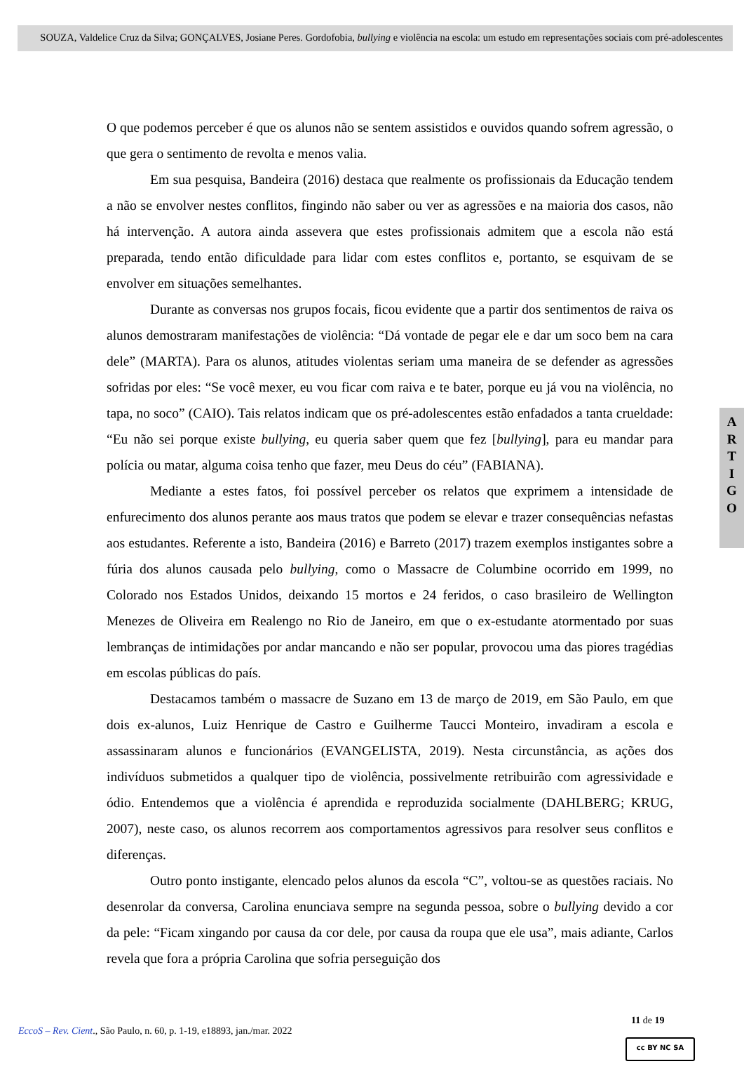SOUZA, Valdelice Cruz da Silva; GONÇALVES, Josiane Peres. Gordofobia, bullying e violência na escola: um estudo em representações sociais com pré-adolescentes
O que podemos perceber é que os alunos não se sentem assistidos e ouvidos quando sofrem agressão, o que gera o sentimento de revolta e menos valia.
Em sua pesquisa, Bandeira (2016) destaca que realmente os profissionais da Educação tendem a não se envolver nestes conflitos, fingindo não saber ou ver as agressões e na maioria dos casos, não há intervenção. A autora ainda assevera que estes profissionais admitem que a escola não está preparada, tendo então dificuldade para lidar com estes conflitos e, portanto, se esquivam de se envolver em situações semelhantes.
Durante as conversas nos grupos focais, ficou evidente que a partir dos sentimentos de raiva os alunos demostraram manifestações de violência: “Dá vontade de pegar ele e dar um soco bem na cara dele” (MARTA). Para os alunos, atitudes violentas seriam uma maneira de se defender as agressões sofridas por eles: “Se você mexer, eu vou ficar com raiva e te bater, porque eu já vou na violência, no tapa, no soco” (CAIO). Tais relatos indicam que os pré-adolescentes estão enfadados a tanta crueldade: “Eu não sei porque existe bullying, eu queria saber quem que fez [bullying], para eu mandar para polícia ou matar, alguma coisa tenho que fazer, meu Deus do céu” (FABIANA).
Mediante a estes fatos, foi possível perceber os relatos que exprimem a intensidade de enfurecimento dos alunos perante aos maus tratos que podem se elevar e trazer consequências nefastas aos estudantes. Referente a isto, Bandeira (2016) e Barreto (2017) trazem exemplos instigantes sobre a fúria dos alunos causada pelo bullying, como o Massacre de Columbine ocorrido em 1999, no Colorado nos Estados Unidos, deixando 15 mortos e 24 feridos, o caso brasileiro de Wellington Menezes de Oliveira em Realengo no Rio de Janeiro, em que o ex-estudante atormentado por suas lembranças de intimidações por andar mancando e não ser popular, provocou uma das piores tragédias em escolas públicas do país.
Destacamos também o massacre de Suzano em 13 de março de 2019, em São Paulo, em que dois ex-alunos, Luiz Henrique de Castro e Guilherme Taucci Monteiro, invadiram a escola e assassinaram alunos e funcionários (EVANGELISTA, 2019). Nesta circunstância, as ações dos indivíduos submetidos a qualquer tipo de violência, possivelmente retribuirão com agressividade e ódio. Entendemos que a violência é aprendida e reproduzida socialmente (DAHLBERG; KRUG, 2007), neste caso, os alunos recorrem aos comportamentos agressivos para resolver seus conflitos e diferenças.
Outro ponto instigante, elencado pelos alunos da escola “C”, voltou-se as questões raciais. No desenrolar da conversa, Carolina enunciava sempre na segunda pessoa, sobre o bullying devido a cor da pele: “Ficam xingando por causa da cor dele, por causa da roupa que ele usa”, mais adiante, Carlos revela que fora a própria Carolina que sofria perseguição dos
A
R
T
I
G
O
11 de 19
EccoS – Rev. Cient., São Paulo, n. 60, p. 1-19, e18893, jan./mar. 2022
cc BY NC SA